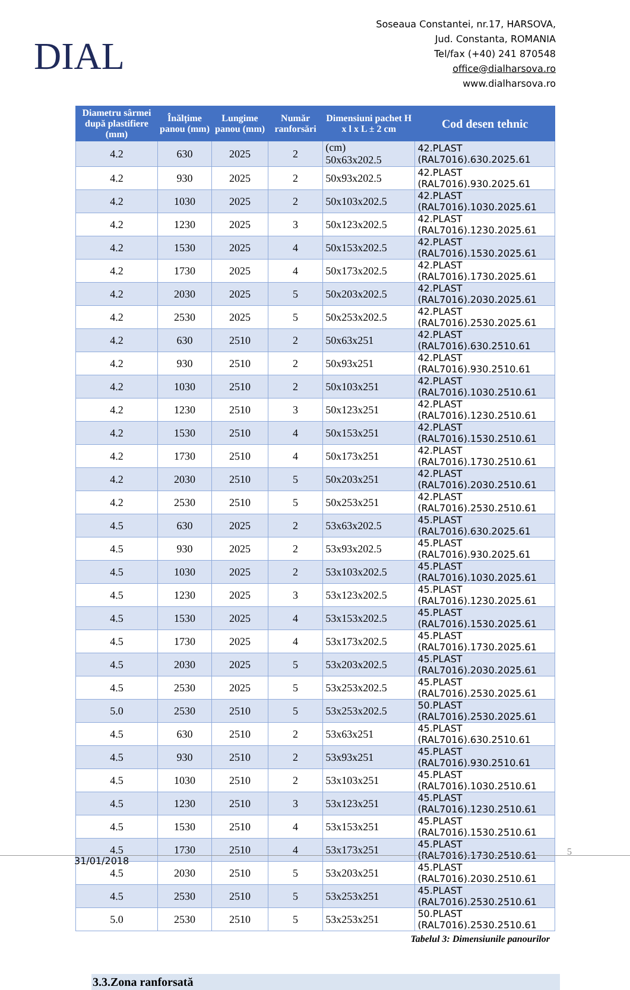DIAL
Soseaua Constantei, nr.17, HARSOVA,
Jud. Constanta, ROMANIA
Tel/fax (+40) 241 870548
office@dialharsova.ro
www.dialharsova.ro
| Diametru sârmei după plastifiere (mm) | Înălțime panou (mm) | Lungime panou (mm) | Număr ranforsări | Dimensiuni pachet H x l x L ± 2 cm | Cod desen tehnic |
| --- | --- | --- | --- | --- | --- |
| 4.2 | 630 | 2025 | 2 | (cm) 50x63x202.5 | 42.PLAST (RAL7016).630.2025.61 |
| 4.2 | 930 | 2025 | 2 | 50x93x202.5 | 42.PLAST (RAL7016).930.2025.61 |
| 4.2 | 1030 | 2025 | 2 | 50x103x202.5 | 42.PLAST (RAL7016).1030.2025.61 |
| 4.2 | 1230 | 2025 | 3 | 50x123x202.5 | 42.PLAST (RAL7016).1230.2025.61 |
| 4.2 | 1530 | 2025 | 4 | 50x153x202.5 | 42.PLAST (RAL7016).1530.2025.61 |
| 4.2 | 1730 | 2025 | 4 | 50x173x202.5 | 42.PLAST (RAL7016).1730.2025.61 |
| 4.2 | 2030 | 2025 | 5 | 50x203x202.5 | 42.PLAST (RAL7016).2030.2025.61 |
| 4.2 | 2530 | 2025 | 5 | 50x253x202.5 | 42.PLAST (RAL7016).2530.2025.61 |
| 4.2 | 630 | 2510 | 2 | 50x63x251 | 42.PLAST (RAL7016).630.2510.61 |
| 4.2 | 930 | 2510 | 2 | 50x93x251 | 42.PLAST (RAL7016).930.2510.61 |
| 4.2 | 1030 | 2510 | 2 | 50x103x251 | 42.PLAST (RAL7016).1030.2510.61 |
| 4.2 | 1230 | 2510 | 3 | 50x123x251 | 42.PLAST (RAL7016).1230.2510.61 |
| 4.2 | 1530 | 2510 | 4 | 50x153x251 | 42.PLAST (RAL7016).1530.2510.61 |
| 4.2 | 1730 | 2510 | 4 | 50x173x251 | 42.PLAST (RAL7016).1730.2510.61 |
| 4.2 | 2030 | 2510 | 5 | 50x203x251 | 42.PLAST (RAL7016).2030.2510.61 |
| 4.2 | 2530 | 2510 | 5 | 50x253x251 | 42.PLAST (RAL7016).2530.2510.61 |
| 4.5 | 630 | 2025 | 2 | 53x63x202.5 | 45.PLAST (RAL7016).630.2025.61 |
| 4.5 | 930 | 2025 | 2 | 53x93x202.5 | 45.PLAST (RAL7016).930.2025.61 |
| 4.5 | 1030 | 2025 | 2 | 53x103x202.5 | 45.PLAST (RAL7016).1030.2025.61 |
| 4.5 | 1230 | 2025 | 3 | 53x123x202.5 | 45.PLAST (RAL7016).1230.2025.61 |
| 4.5 | 1530 | 2025 | 4 | 53x153x202.5 | 45.PLAST (RAL7016).1530.2025.61 |
| 4.5 | 1730 | 2025 | 4 | 53x173x202.5 | 45.PLAST (RAL7016).1730.2025.61 |
| 4.5 | 2030 | 2025 | 5 | 53x203x202.5 | 45.PLAST (RAL7016).2030.2025.61 |
| 4.5 | 2530 | 2025 | 5 | 53x253x202.5 | 45.PLAST (RAL7016).2530.2025.61 |
| 5.0 | 2530 | 2510 | 5 | 53x253x202.5 | 50.PLAST (RAL7016).2530.2025.61 |
| 4.5 | 630 | 2510 | 2 | 53x63x251 | 45.PLAST (RAL7016).630.2510.61 |
| 4.5 | 930 | 2510 | 2 | 53x93x251 | 45.PLAST (RAL7016).930.2510.61 |
| 4.5 | 1030 | 2510 | 2 | 53x103x251 | 45.PLAST (RAL7016).1030.2510.61 |
| 4.5 | 1230 | 2510 | 3 | 53x123x251 | 45.PLAST (RAL7016).1230.2510.61 |
| 4.5 | 1530 | 2510 | 4 | 53x153x251 | 45.PLAST (RAL7016).1530.2510.61 |
| 4.5 | 1730 | 2510 | 4 | 53x173x251 | 45.PLAST (RAL7016).1730.2510.61 |
| 4.5 | 2030 | 2510 | 5 | 53x203x251 | 45.PLAST (RAL7016).2030.2510.61 |
| 4.5 | 2530 | 2510 | 5 | 53x253x251 | 45.PLAST (RAL7016).2530.2510.61 |
| 5.0 | 2530 | 2510 | 5 | 53x253x251 | 50.PLAST (RAL7016).2530.2510.61 |
Tabelul 3: Dimensiunile panourilor
3.3.Zona ranforsată
5
31/01/2018